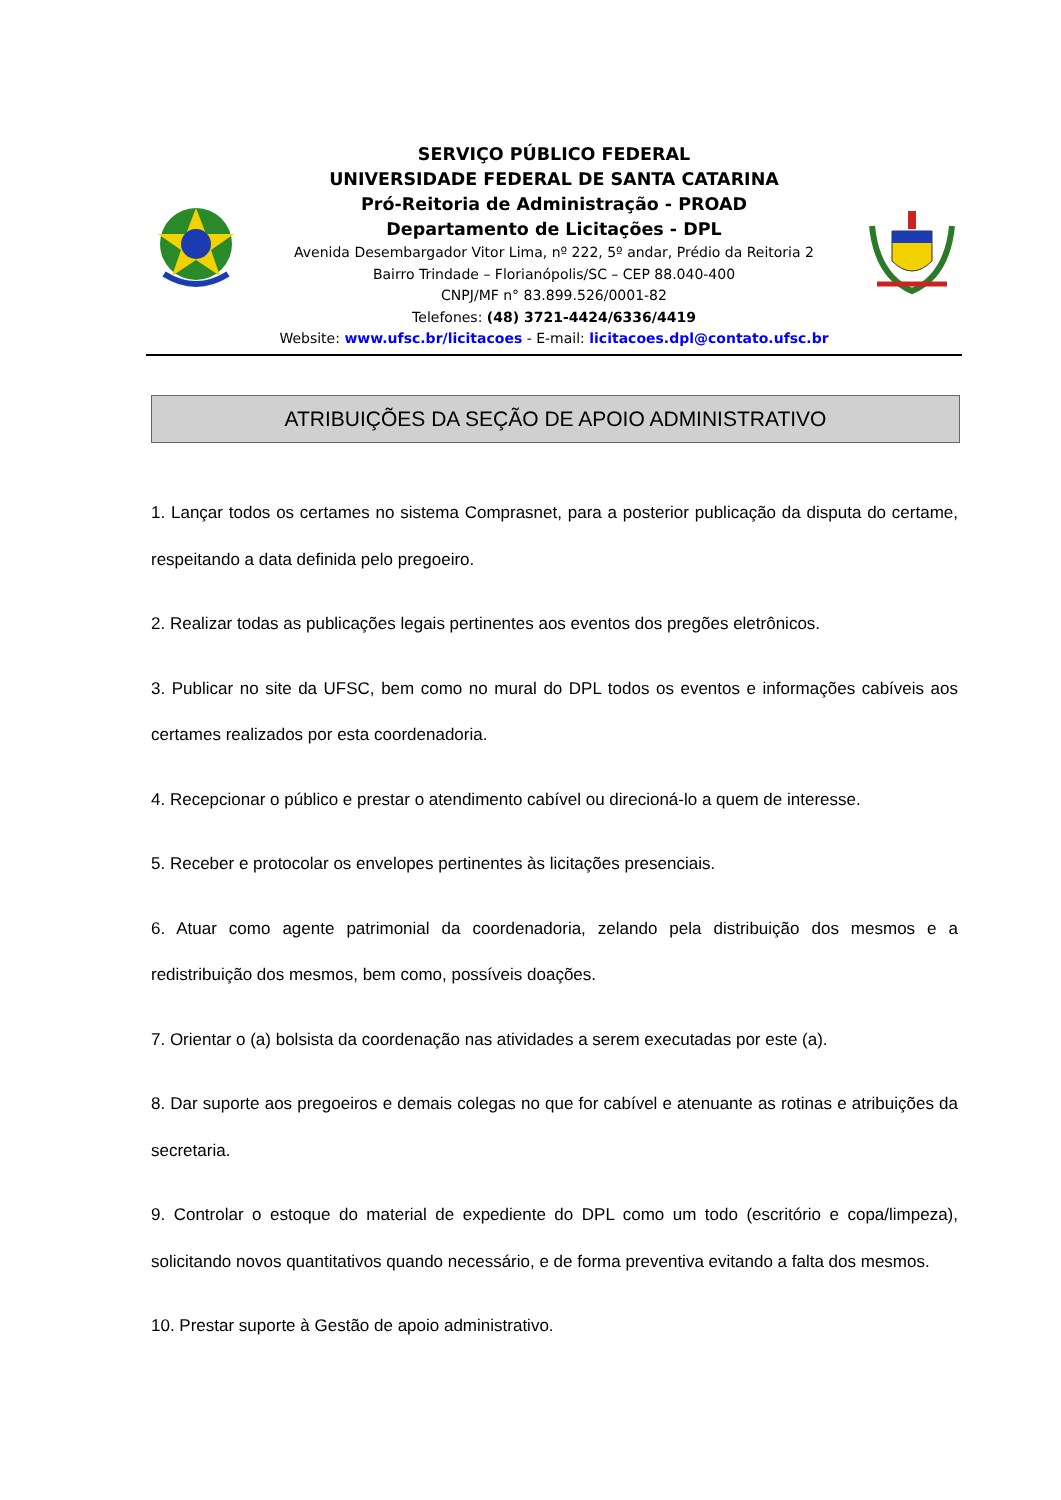SERVIÇO PÚBLICO FEDERAL
UNIVERSIDADE FEDERAL DE SANTA CATARINA
Pró-Reitoria de Administração - PROAD
Departamento de Licitações - DPL
Avenida Desembargador Vitor Lima, nº 222, 5º andar, Prédio da Reitoria 2
Bairro Trindade – Florianópolis/SC – CEP 88.040-400
CNPJ/MF n° 83.899.526/0001-82
Telefones: (48) 3721-4424/6336/4419
Website: www.ufsc.br/licitacoes - E-mail: licitacoes.dpl@contato.ufsc.br
ATRIBUIÇÕES DA SEÇÃO DE APOIO ADMINISTRATIVO
1. Lançar todos os certames no sistema Comprasnet, para a posterior publicação da disputa do certame, respeitando a data definida pelo pregoeiro.
2. Realizar todas as publicações legais pertinentes aos eventos dos pregões eletrônicos.
3. Publicar no site da UFSC, bem como no mural do DPL todos os eventos e informações cabíveis aos certames realizados por esta coordenadoria.
4. Recepcionar o público e prestar o atendimento cabível ou direcioná-lo a quem de interesse.
5. Receber e protocolar os envelopes pertinentes às licitações presenciais.
6. Atuar como agente patrimonial da coordenadoria, zelando pela distribuição dos mesmos e a redistribuição dos mesmos, bem como, possíveis doações.
7. Orientar o (a) bolsista da coordenação nas atividades a serem executadas por este (a).
8. Dar suporte aos pregoeiros e demais colegas no que for cabível e atenuante as rotinas e atribuições da secretaria.
9. Controlar o estoque do material de expediente do DPL como um todo (escritório e copa/limpeza), solicitando novos quantitativos quando necessário, e de forma preventiva evitando a falta dos mesmos.
10. Prestar suporte à Gestão de apoio administrativo.